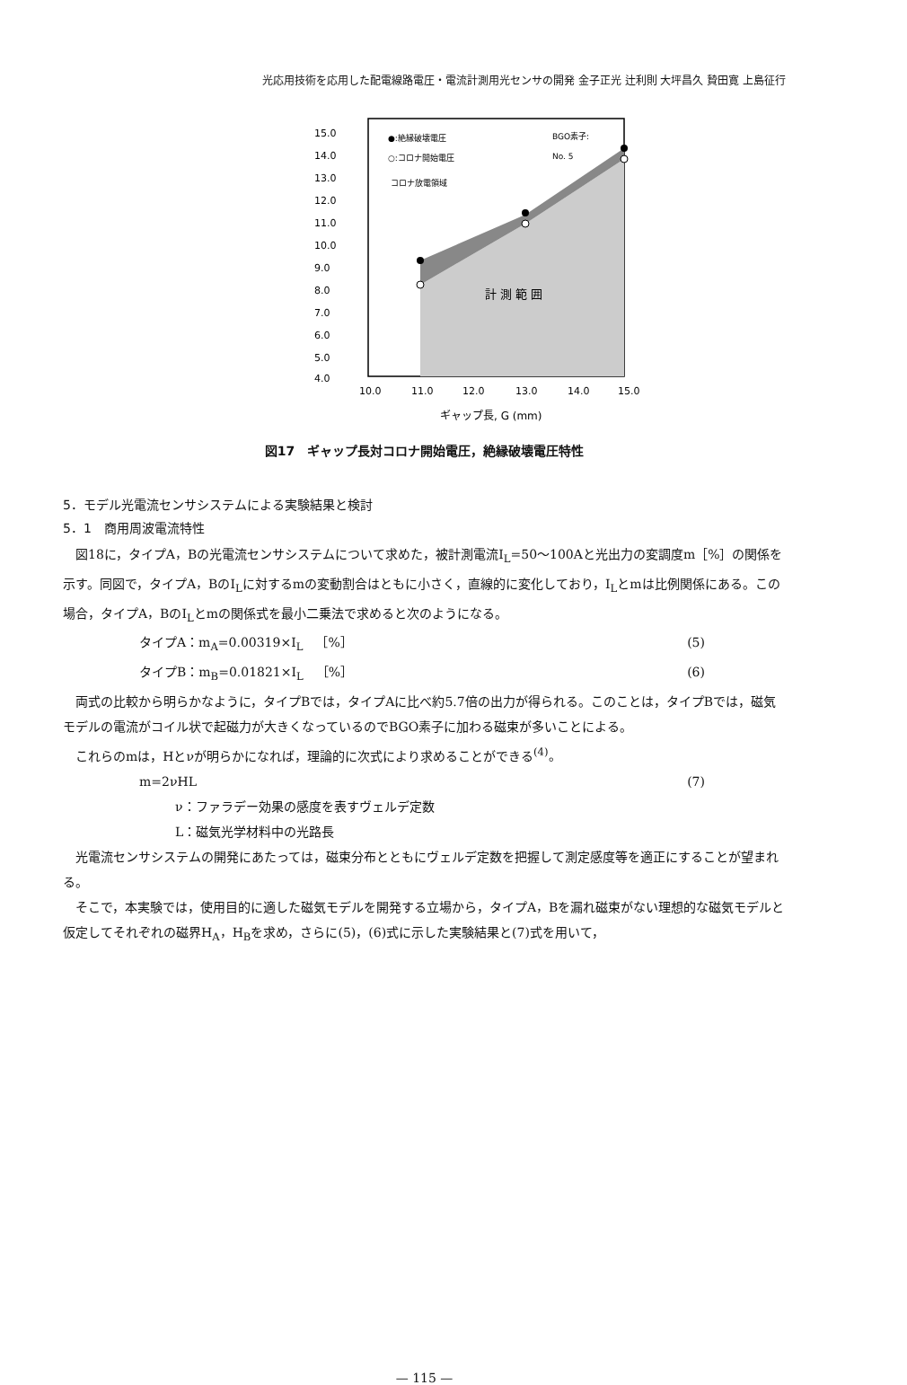光応用技術を応用した配電線路電圧・電流計測用光センサの開発 金子正光 辻利則 大坪昌久 贄田寛 上島征行
15.0
14.0
13.0
12.0
11.0
10.0
9.0
8.0
7.0
6.0
5.0
4.0
10.0
11.0
12.0
13.0
14.0
15.0
●:絶縁破壊電圧
○:コロナ開始電圧
BGO素子:
No. 5
コロナ放電領域
計 測 範 囲
ギャップ長, G (mm)
図17　ギャップ長対コロナ開始電圧，絶縁破壊電圧特性
5．モデル光電流センサシステムによる実験結果と検討
5．1　商用周波電流特性
図18に，タイプA，Bの光電流センサシステムについて求めた，被計測電流I<sub>L</sub>=50〜100Aと光出力の変調度m［%］の関係を示す。同図で，タイプA，BのI<sub>L</sub>に対するmの変動割合はともに小さく，直線的に変化しており，I<sub>L</sub>とmは比例関係にある。この場合，タイプA，BのI<sub>L</sub>とmの関係式を最小二乗法で求めると次のようになる。
タイプA：m<sub>A</sub>=0.00319×I<sub>L</sub>　［%］ (5)
タイプB：m<sub>B</sub>=0.01821×I<sub>L</sub>　［%］ (6)
両式の比較から明らかなように，タイプBでは，タイプAに比べ約5.7倍の出力が得られる。このことは，タイプBでは，磁気モデルの電流がコイル状で起磁力が大きくなっているのでBGO素子に加わる磁束が多いことによる。
これらのmは，Hとνが明らかになれば，理論的に次式により求めることができる<sup>(4)</sup>。
m=2νHL (7)
ν：ファラデー効果の感度を表すヴェルデ定数
L：磁気光学材料中の光路長
光電流センサシステムの開発にあたっては，磁束分布とともにヴェルデ定数を把握して測定感度等を適正にすることが望まれる。
そこで，本実験では，使用目的に適した磁気モデルを開発する立場から，タイプA，Bを漏れ磁束がない理想的な磁気モデルと仮定してそれぞれの磁界H<sub>A</sub>，H<sub>B</sub>を求め，さらに(5)，(6)式に示した実験結果と(7)式を用いて，
— 115 —